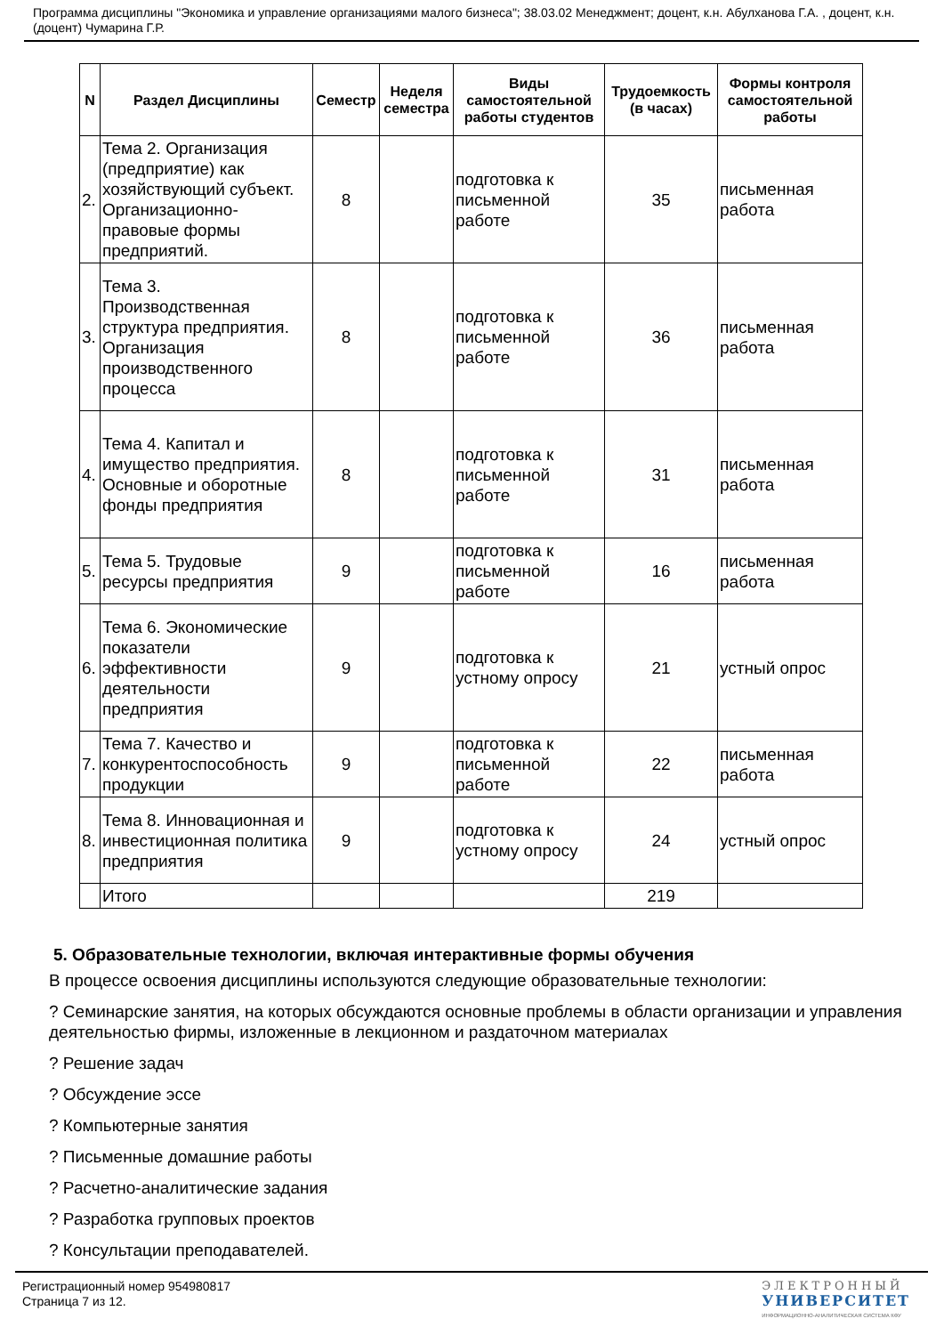Программа дисциплины "Экономика и управление организациями малого бизнеса"; 38.03.02 Менеджмент; доцент, к.н. Абулханова Г.А. , доцент, к.н. (доцент) Чумарина Г.Р.
| N | Раздел Дисциплины | Семестр | Неделя семестра | Виды самостоятельной работы студентов | Трудоемкость (в часах) | Формы контроля самостоятельной работы |
| --- | --- | --- | --- | --- | --- | --- |
| 2. | Тема 2. Организация (предприятие) как хозяйствующий субъект. Организационно-правовые формы предприятий. | 8 | | подготовка к письменной работе | 35 | письменная работа |
| 3. | Тема 3. Производственная структура предприятия. Организация производственного процесса | 8 | | подготовка к письменной работе | 36 | письменная работа |
| 4. | Тема 4. Капитал и имущество предприятия. Основные и оборотные фонды предприятия | 8 | | подготовка к письменной работе | 31 | письменная работа |
| 5. | Тема 5. Трудовые ресурсы предприятия | 9 | | подготовка к письменной работе | 16 | письменная работа |
| 6. | Тема 6. Экономические показатели эффективности деятельности предприятия | 9 | | подготовка к устному опросу | 21 | устный опрос |
| 7. | Тема 7. Качество и конкурентоспособность продукции | 9 | | подготовка к письменной работе | 22 | письменная работа |
| 8. | Тема 8. Инновационная и инвестиционная политика предприятия | 9 | | подготовка к устному опросу | 24 | устный опрос |
| | Итого | | | | 219 | |
5. Образовательные технологии, включая интерактивные формы обучения
В процессе освоения дисциплины используются следующие образовательные технологии:
? Семинарские занятия, на которых обсуждаются основные проблемы в области организации и управления деятельностью фирмы, изложенные в лекционном и раздаточном материалах
? Решение задач
? Обсуждение эссе
? Компьютерные занятия
? Письменные домашние работы
? Расчетно-аналитические задания
? Разработка групповых проектов
? Консультации преподавателей.
Регистрационный номер 954980817
Страница 7 из 12.
ЭЛЕКТРОННЫЙ
УНИВЕРСИТЕТ
ИНФОРМАЦИОННО-АНАЛИТИЧЕСКАЯ СИСТЕМА КФУ